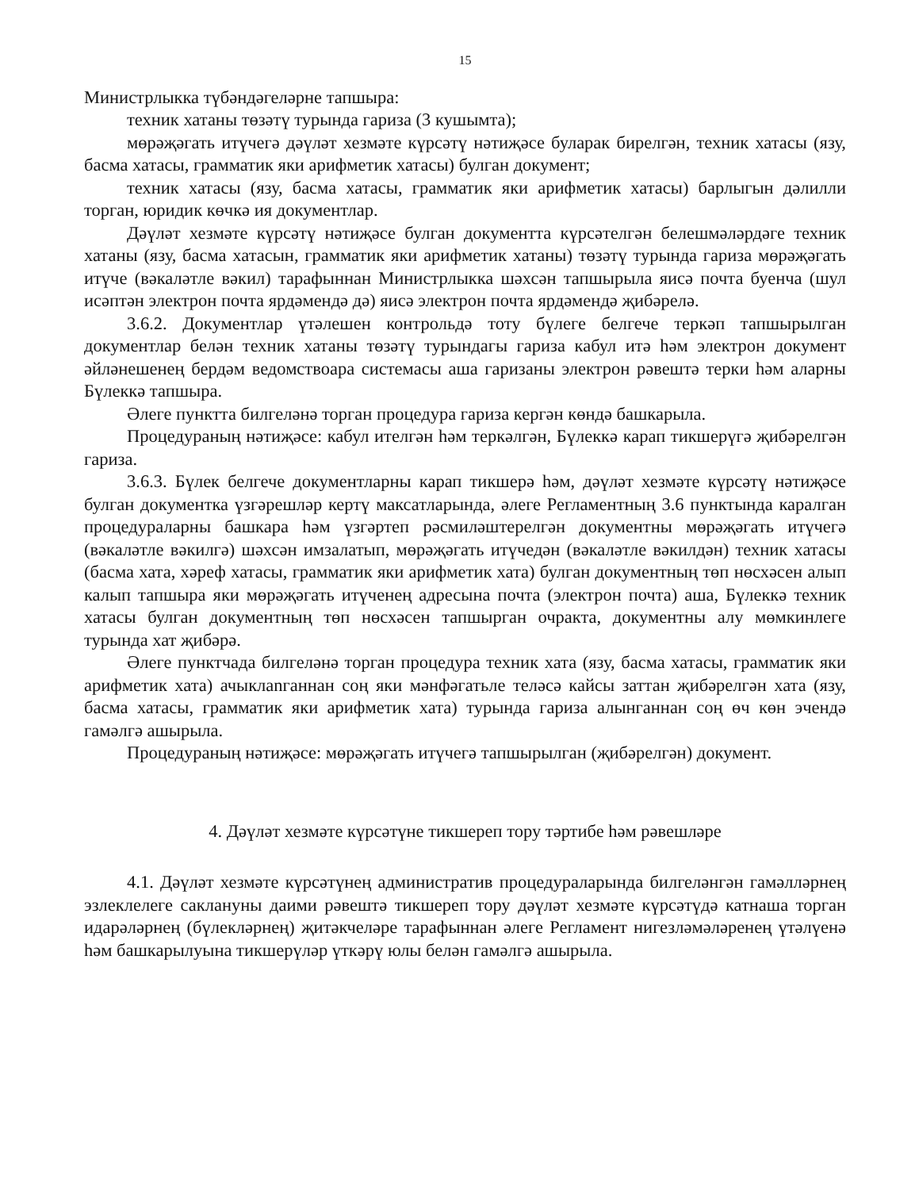15
Министрлыкка түбәндәгеләрне тапшыра:
техник хатаны төзәтү турында гариза (3 кушымта);
мөрәҗәгать итүчегә дәүләт хезмәте күрсәтү нәтиҗәсе буларак бирелгән, техник хатасы (язу, басма хатасы, грамматик яки арифметик хатасы) булган документ;
техник хатасы (язу, басма хатасы, грамматик яки арифметик хатасы) барлыгын дәлилли торган, юридик көчкә ия документлар.
Дәүләт хезмәте күрсәтү нәтиҗәсе булган документта күрсәтелгән белешмәләрдәге техник хатаны (язу, басма хатасын, грамматик яки арифметик хатаны) төзәтү турында гариза мөрәҗәгать итүче (вәкаләтле вәкил) тарафыннан Министрлыкка шәхсән тапшырыла яисә почта буенча (шул исәптән электрон почта ярдәмендә дә) яисә электрон почта ярдәмендә җибәрелә.
3.6.2. Документлар үтәлешен контрольдә тоту бүлеге белгече теркәп тапшырылган документлар белән техник хатаны төзәтү турындагы гариза кабул итә һәм электрон документ әйләнешенең бердәм ведомствоара системасы аша гаризаны электрон рәвештә терки һәм аларны Бүлеккә тапшыра.
Әлеге пунктта билгеләнә торган процедура гариза кергән көндә башкарыла.
Процедураның нәтиҗәсе: кабул ителгән һәм теркәлгән, Бүлеккә карап тикшерүгә җибәрелгән гариза.
3.6.3. Бүлек белгече документларны карап тикшерә һәм, дәүләт хезмәте күрсәтү нәтиҗәсе булган документка үзгәрешләр кертү максатларында, әлеге Регламентның 3.6 пунктында каралган процедураларны башкара һәм үзгәртеп рәсмиләштерелгән документны мөрәҗәгать итүчегә (вәкаләтле вәкилгә) шәхсән имзалатып, мөрәҗәгать итүчедән (вәкаләтле вәкилдән) техник хатасы (басма хата, хәреф хатасы, грамматик яки арифметик хата) булган документның төп нөсхәсен алып калып тапшыра яки мөрәҗәгать итүченең адресына почта (электрон почта) аша, Бүлеккә техник хатасы булган документның төп нөсхәсен тапшырган очракта, документны алу мөмкинлеге турында хат җибәрә.
Әлеге пунктчада билгеләнә торган процедура техник хата (язу, басма хатасы, грамматик яки арифметик хата) ачыклanганнан соң яки мәнфәгатьле теләсә кайсы заттан җибәрелгән хата (язу, басма хатасы, грамматик яки арифметик хата) турында гариза алынганнан соң өч көн эчендә гамәлгә ашырыла.
Процедураның нәтиҗәсе: мөрәҗәгать итүчегә тапшырылган (җибәрелгән) документ.
4. Дәүләт хезмәте күрсәтүне тикшереп тору тәртибе һәм рәвешләре
4.1. Дәүләт хезмәте күрсәтүнең административ процедураларында билгеләнгән гамәлләрнең эзлеклелеге саклануны даими рәвештә тикшереп тору дәүләт хезмәте күрсәтүдә катнаша торган идарәләрнең (бүлекләрнең) җитәкчеләре тарафыннан әлеге Регламент нигезләмәләренең үтәлүенә һәм башкарылуына тикшерүләр үткәрү юлы белән гамәлгә ашырыла.